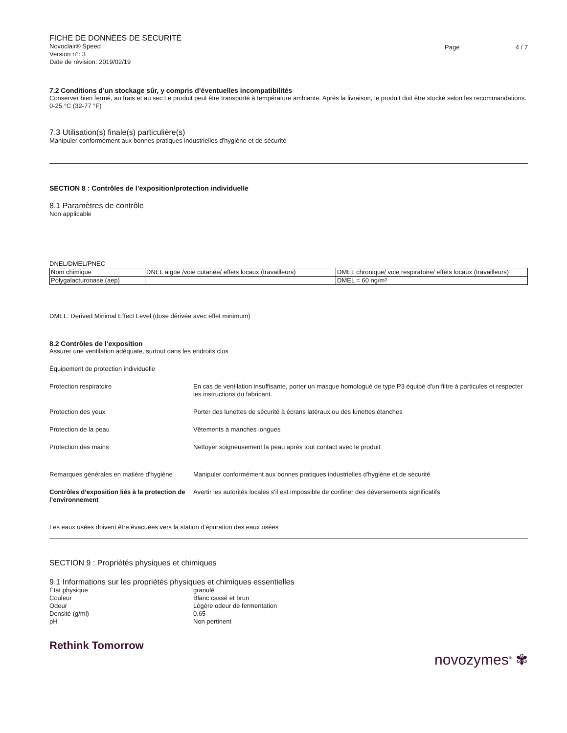FICHE DE DONNÉES DE SÉCURITÉ
Novoclair® Speed
Version n°: 3
Date de révision: 2019/02/19
Page 4 / 7
7.2 Conditions d’un stockage sûr, y compris d’éventuelles incompatibilités
Conserver bien fermé, au frais et au sec Le produit peut être transporté à température ambiante. Après la livraison, le produit doit être stocké selon les recommandations. 0-25 °C (32-77 °F)
7.3 Utilisation(s) finale(s) particulière(s)
Manipuler conformément aux bonnes pratiques industrielles d'hygiène et de sécurité
SECTION 8 : Contrôles de l’exposition/protection individuelle
8.1 Paramètres de contrôle
Non applicable
DNEL/DMEL/PNEC
| Nom chimique | DNEL aigüe /voie cutanée/ effets locaux (travailleurs) | DMEL chronique/ voie respiratoire/ effets locaux (travailleurs) |
| Polygalacturonase (aep) | | DMEL = 60 ng/m³ |
DMEL: Derived Minimal Effect Level (dose dérivée avec effet minimum)
8.2 Contrôles de l’exposition
Assurer une ventilation adéquate, surtout dans les endroits clos
Équipement de protection individuelle
Protection respiratoire En cas de ventilation insuffisante, porter un masque homologué de type P3 équipé d’un filtre à particules et respecter les instructions du fabricant.
Protection des yeux Porter des lunettes de sécurité à écrans latéraux ou des lunettes étanches
Protection de la peau Vêtements à manches longues
Protection des mains Nettoyer soigneusement la peau après tout contact avec le produit
Remarques générales en matière d'hygiène
Manipuler conformément aux bonnes pratiques industrielles d'hygiène et de sécurité
Contrôles d’exposition liés à la protection de l’environnement
Avertir les autorités locales s'il est impossible de confiner des déversements significatifs
Les eaux usées doivent être évacuées vers la station d’épuration des eaux usées
SECTION 9 : Propriétés physiques et chimiques
9.1 Informations sur les propriétés physiques et chimiques essentielles
État physique granulé
Couleur Blanc cassé et brun
Odeur Légère odeur de fermentation
Densité (g/ml) 0.65
pH Non pertinent
Rethink Tomorrow
novozymes<sup>®</sup> ✾